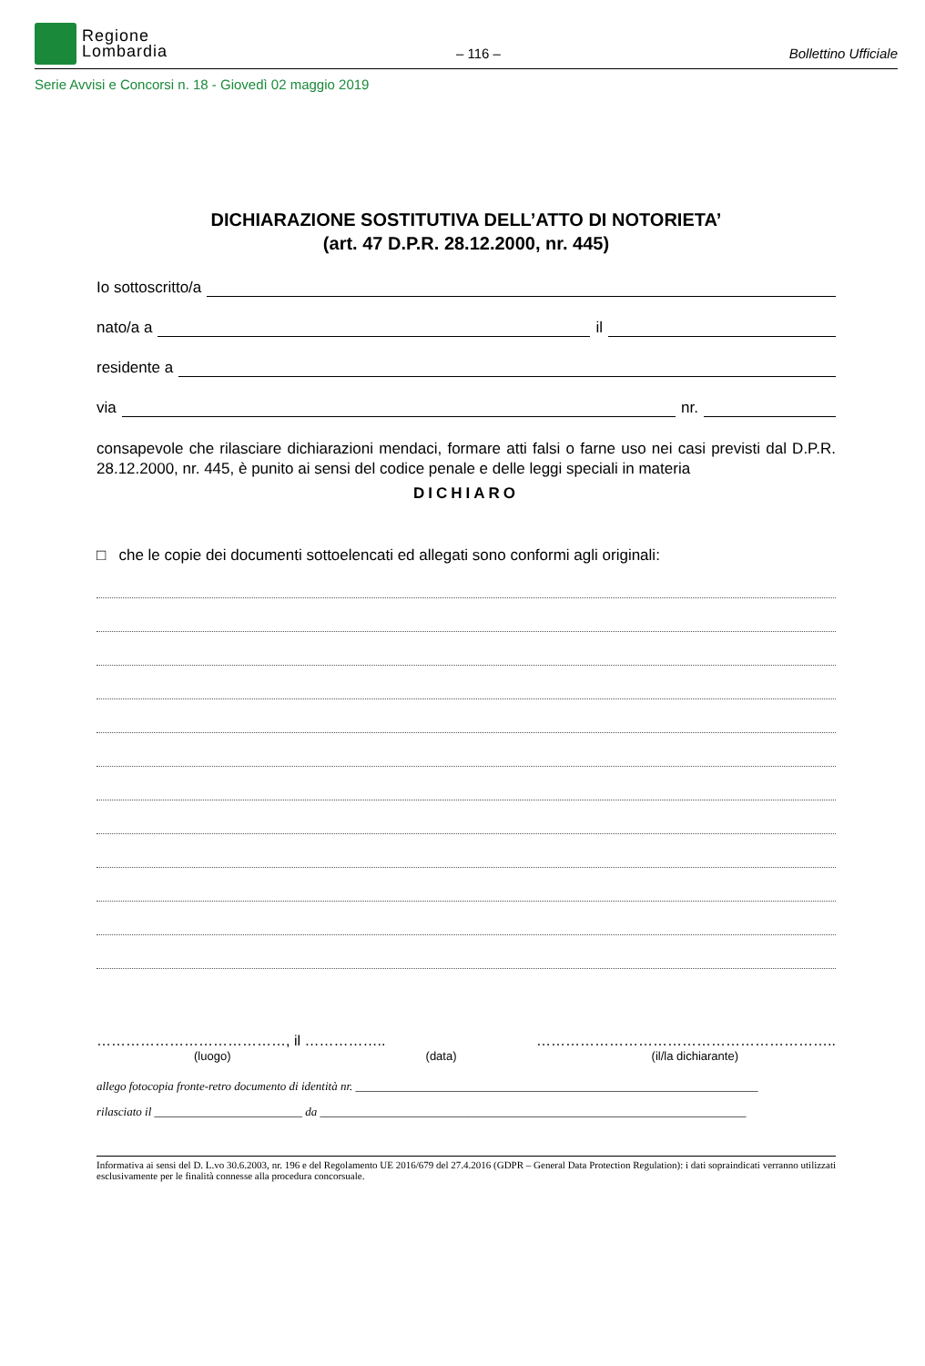Regione
Lombardia
– 116 –
Bollettino Ufficiale
Serie Avvisi e Concorsi n. 18 - Giovedì 02 maggio 2019
DICHIARAZIONE SOSTITUTIVA DELL’ATTO DI NOTORIETA’
(art. 47 D.P.R. 28.12.2000, nr. 445)
Io sottoscritto/a
nato/a a il
residente a
via nr.
consapevole che rilasciare dichiarazioni mendaci, formare atti falsi o farne uso nei casi previsti dal D.P.R. 28.12.2000, nr. 445, è punito ai sensi del codice penale e delle leggi speciali in materia
DICHIARO
□ che le copie dei documenti sottoelencati ed allegati sono conformi agli originali:
…………………………………, il …………….. ……………………………………………………..
(luogo) (data) (il/la dichiarante)
allego fotocopia fronte-retro documento di identità nr. ____________________________________________________________________
rilasciato il _________________________ da ________________________________________________________________________
Informativa ai sensi del D. L.vo 30.6.2003, nr. 196 e del Regolamento UE 2016/679 del 27.4.2016 (GDPR – General Data Protection Regulation): i dati sopraindicati verranno utilizzati esclusivamente per le finalità connesse alla procedura concorsuale.